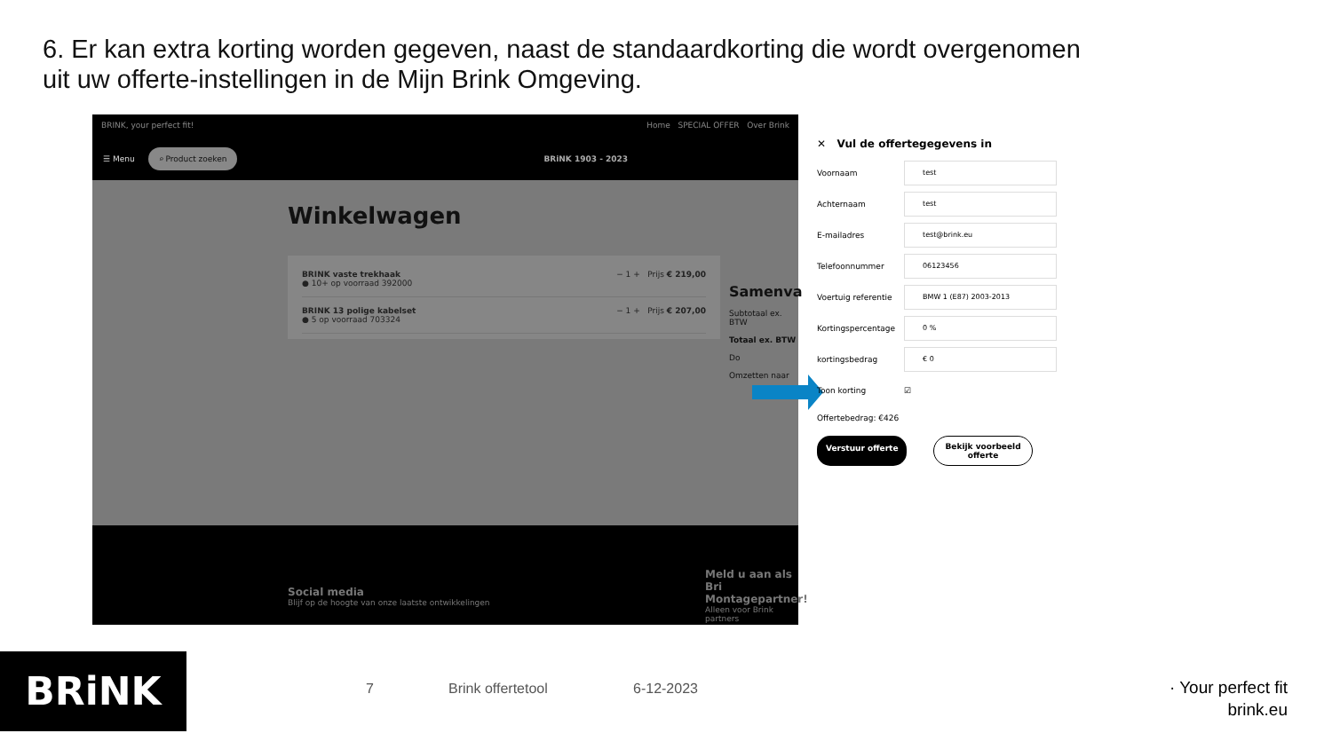6. Er kan extra korting worden gegeven, naast de standaardkorting die wordt overgenomen uit uw offerte-instellingen in de Mijn Brink Omgeving.
BRINK, your perfect fit! Home SPECIAL OFFER Over Brink
☰ Menu ⌕ Product zoeken BRiNK 1903 - 2023
Winkelwagen
BRINK vaste trekhaak
● 10+ op voorraad 392000 − 1 + Prijs € 219,00
BRINK 13 polige kabelset
● 5 op voorraad 703324 − 1 + Prijs € 207,00
Samenva
Subtotaal ex. BTW
Totaal ex. BTW
Do
Omzetten naar
Social media
Blijf op de hoogte van onze laatste ontwikkelingen
Meld u aan als Bri Montagepartner!
Alleen voor Brink partners
✕ Vul de offertegegevens in
Voornaam
test
Achternaam
test
E-mailadres
test@brink.eu
Telefoonnummer
06123456
Voertuig referentie
BMW 1 (E87) 2003-2013
Kortingspercentage
0 %
kortingsbedrag
€ 0
Toon korting ☑
Offertebedrag: €426
Verstuur offerte Bekijk voorbeeld
offerte
BRiNK 7 Brink offertetool 6-12-2023
· Your perfect fit
brink.eu